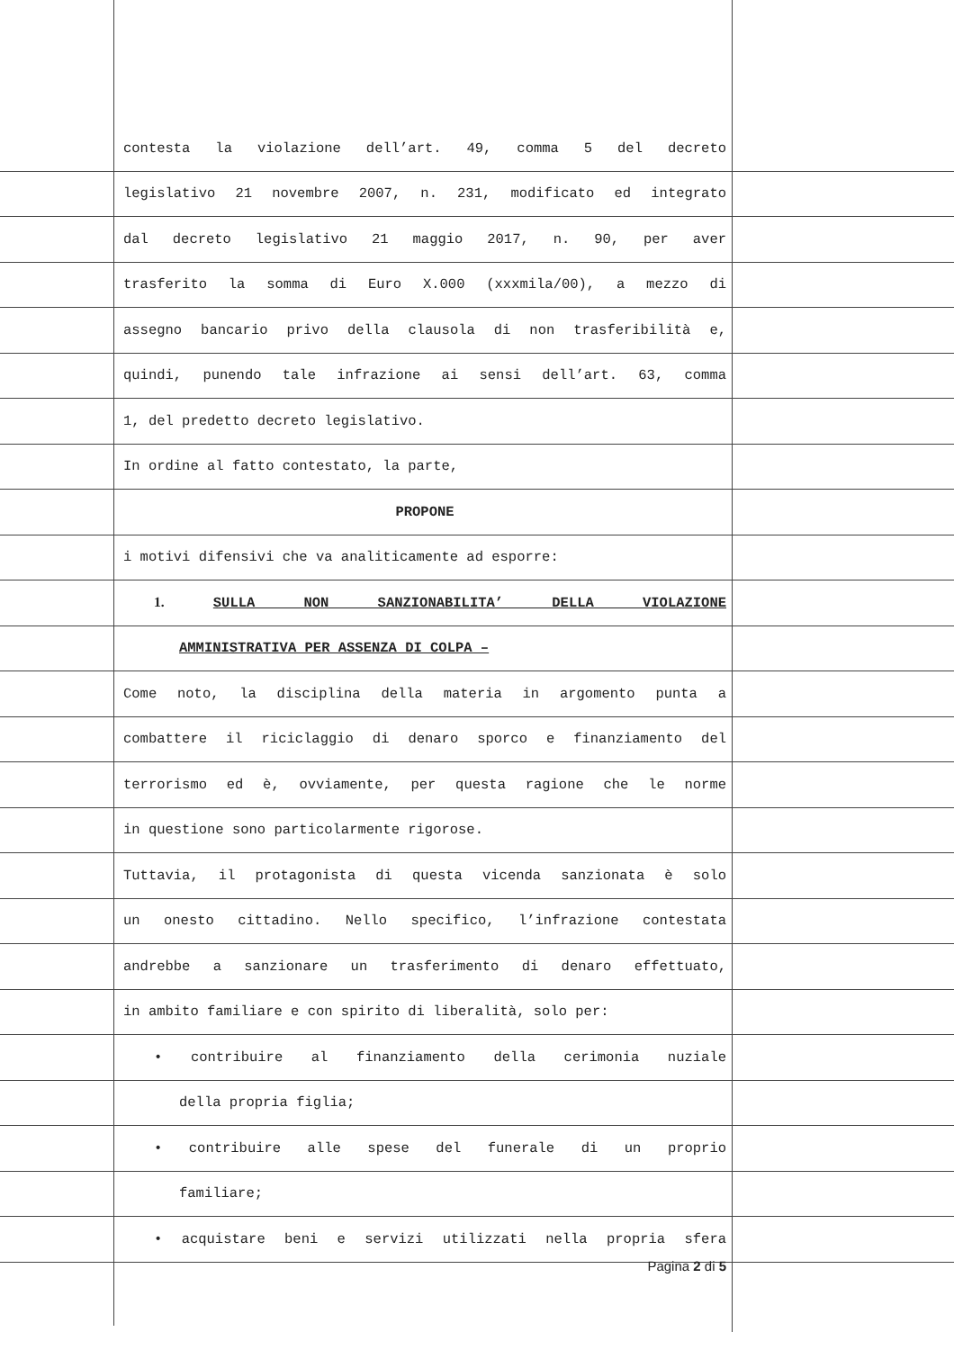contesta la violazione dell’art. 49, comma 5 del decreto
legislativo 21 novembre 2007, n. 231, modificato ed integrato
dal decreto legislativo 21 maggio 2017, n. 90, per aver
trasferito la somma di Euro X.000 (xxxmila/00), a mezzo di
assegno bancario privo della clausola di non trasferibilità e,
quindi, punendo tale infrazione ai sensi dell’art. 63, comma
1, del predetto decreto legislativo.
In ordine al fatto contestato, la parte,
PROPONE
i motivi difensivi che va analiticamente ad esporre:
1. SULLA NON SANZIONABILITA’ DELLA VIOLAZIONE
AMMINISTRATIVA PER ASSENZA DI COLPA –
Come noto, la disciplina della materia in argomento punta a
combattere il riciclaggio di denaro sporco e finanziamento del
terrorismo ed è, ovviamente, per questa ragione che le norme
in questione sono particolarmente rigorose.
Tuttavia, il protagonista di questa vicenda sanzionata è solo
un onesto cittadino. Nello specifico, l’infrazione contestata
andrebbe a sanzionare un trasferimento di denaro effettuato,
in ambito familiare e con spirito di liberalità, solo per:
• contribuire al finanziamento della cerimonia nuziale
della propria figlia;
• contribuire alle spese del funerale di un proprio
familiare;
• acquistare beni e servizi utilizzati nella propria sfera
Pagina 2 di 5